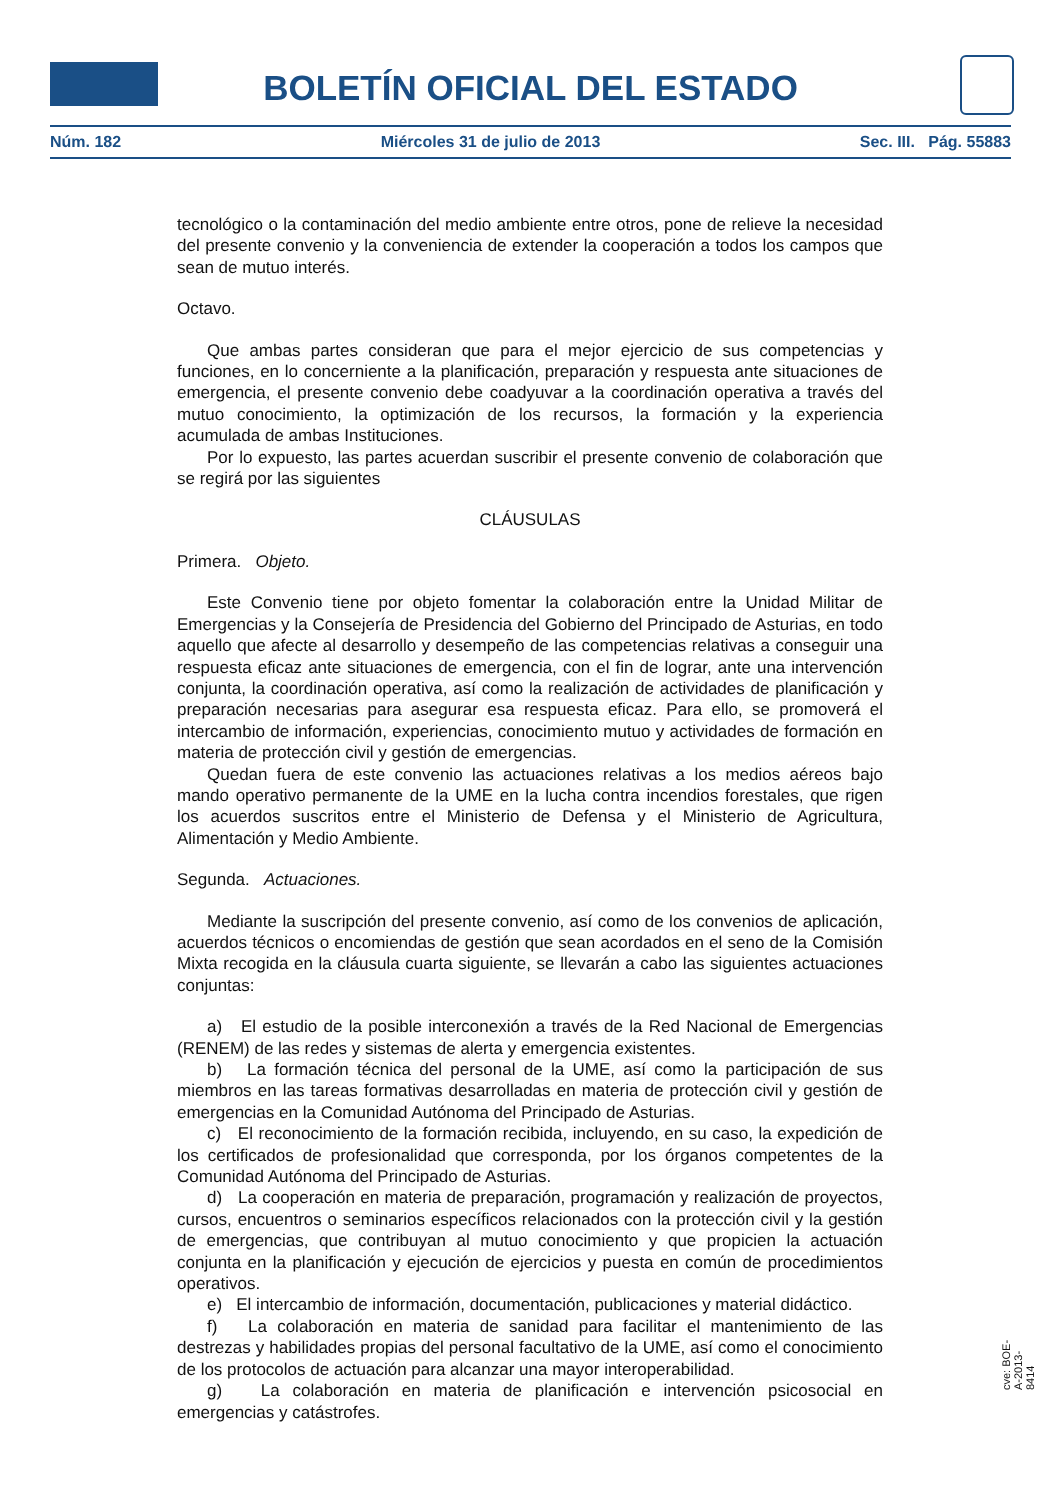BOLETÍN OFICIAL DEL ESTADO
Núm. 182 Miércoles 31 de julio de 2013 Sec. III. Pág. 55883
tecnológico o la contaminación del medio ambiente entre otros, pone de relieve la necesidad del presente convenio y la conveniencia de extender la cooperación a todos los campos que sean de mutuo interés.
Octavo.
Que ambas partes consideran que para el mejor ejercicio de sus competencias y funciones, en lo concerniente a la planificación, preparación y respuesta ante situaciones de emergencia, el presente convenio debe coadyuvar a la coordinación operativa a través del mutuo conocimiento, la optimización de los recursos, la formación y la experiencia acumulada de ambas Instituciones.
Por lo expuesto, las partes acuerdan suscribir el presente convenio de colaboración que se regirá por las siguientes
CLÁUSULAS
Primera. Objeto.
Este Convenio tiene por objeto fomentar la colaboración entre la Unidad Militar de Emergencias y la Consejería de Presidencia del Gobierno del Principado de Asturias, en todo aquello que afecte al desarrollo y desempeño de las competencias relativas a conseguir una respuesta eficaz ante situaciones de emergencia, con el fin de lograr, ante una intervención conjunta, la coordinación operativa, así como la realización de actividades de planificación y preparación necesarias para asegurar esa respuesta eficaz. Para ello, se promoverá el intercambio de información, experiencias, conocimiento mutuo y actividades de formación en materia de protección civil y gestión de emergencias.
Quedan fuera de este convenio las actuaciones relativas a los medios aéreos bajo mando operativo permanente de la UME en la lucha contra incendios forestales, que rigen los acuerdos suscritos entre el Ministerio de Defensa y el Ministerio de Agricultura, Alimentación y Medio Ambiente.
Segunda. Actuaciones.
Mediante la suscripción del presente convenio, así como de los convenios de aplicación, acuerdos técnicos o encomiendas de gestión que sean acordados en el seno de la Comisión Mixta recogida en la cláusula cuarta siguiente, se llevarán a cabo las siguientes actuaciones conjuntas:
a) El estudio de la posible interconexión a través de la Red Nacional de Emergencias (RENEM) de las redes y sistemas de alerta y emergencia existentes.
b) La formación técnica del personal de la UME, así como la participación de sus miembros en las tareas formativas desarrolladas en materia de protección civil y gestión de emergencias en la Comunidad Autónoma del Principado de Asturias.
c) El reconocimiento de la formación recibida, incluyendo, en su caso, la expedición de los certificados de profesionalidad que corresponda, por los órganos competentes de la Comunidad Autónoma del Principado de Asturias.
d) La cooperación en materia de preparación, programación y realización de proyectos, cursos, encuentros o seminarios específicos relacionados con la protección civil y la gestión de emergencias, que contribuyan al mutuo conocimiento y que propicien la actuación conjunta en la planificación y ejecución de ejercicios y puesta en común de procedimientos operativos.
e) El intercambio de información, documentación, publicaciones y material didáctico.
f) La colaboración en materia de sanidad para facilitar el mantenimiento de las destrezas y habilidades propias del personal facultativo de la UME, así como el conocimiento de los protocolos de actuación para alcanzar una mayor interoperabilidad.
g) La colaboración en materia de planificación e intervención psicosocial en emergencias y catástrofes.
cve: BOE-A-2013-8414